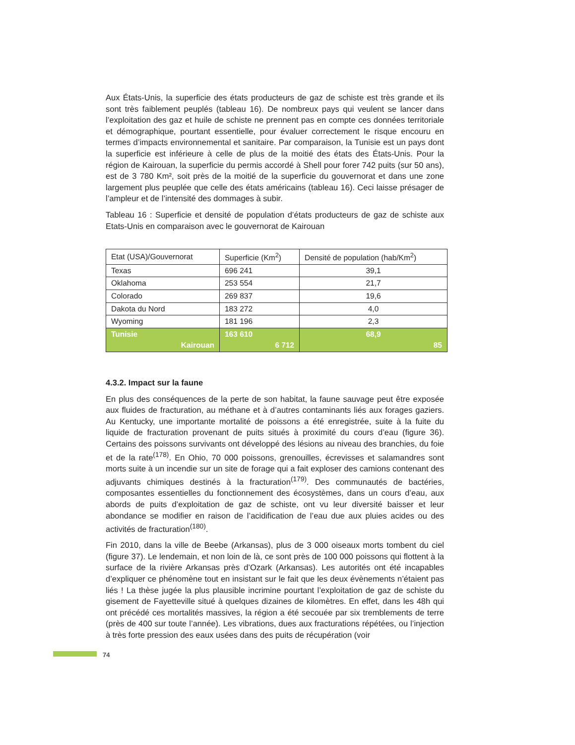Aux États-Unis, la superficie des états producteurs de gaz de schiste est très grande et ils sont très faiblement peuplés (tableau 16). De nombreux pays qui veulent se lancer dans l’exploitation des gaz et huile de schiste ne prennent pas en compte ces données territoriale et démographique, pourtant essentielle, pour évaluer correctement le risque encouru en termes d’impacts environnemental et sanitaire. Par comparaison, la Tunisie est un pays dont la superficie est inférieure à celle de plus de la moitié des états des États-Unis. Pour la région de Kairouan, la superficie du permis accordé à Shell pour forer 742 puits (sur 50 ans), est de 3 780 Km², soit près de la moitié de la superficie du gouvernorat et dans une zone largement plus peuplée que celle des états américains (tableau 16). Ceci laisse présager de l’ampleur et de l’intensité des dommages à subir.
Tableau 16 : Superficie et densité de population d’états producteurs de gaz de schiste aux Etats-Unis en comparaison avec le gouvernorat de Kairouan
| Etat (USA)/Gouvernorat | Superficie (Km<sup>2</sup>) | Densité de population (hab/Km<sup>2</sup>) |
| Texas | 696 241 | 39,1 |
| Oklahoma | 253 554 | 21,7 |
| Colorado | 269 837 | 19,6 |
| Dakota du Nord | 183 272 | 4,0 |
| Wyoming | 181 196 | 2,3 |
| Tunisie Kairouan | 163 610 6 712 | 68,9 85 |
4.3.2. Impact sur la faune
En plus des conséquences de la perte de son habitat, la faune sauvage peut être exposée aux fluides de fracturation, au méthane et à d’autres contaminants liés aux forages gaziers. Au Kentucky, une importante mortalité de poissons a été enregistrée, suite à la fuite du liquide de fracturation provenant de puits situés à proximité du cours d’eau (figure 36). Certains des poissons survivants ont développé des lésions au niveau des branchies, du foie et de la rate<sup>(178)</sup>. En Ohio, 70 000 poissons, grenouilles, écrevisses et salamandres sont morts suite à un incendie sur un site de forage qui a fait exploser des camions contenant des adjuvants chimiques destinés à la fracturation<sup>(179)</sup>. Des communautés de bactéries, composantes essentielles du fonctionnement des écosystèmes, dans un cours d’eau, aux abords de puits d’exploitation de gaz de schiste, ont vu leur diversité baisser et leur abondance se modifier en raison de l’acidification de l’eau due aux pluies acides ou des activités de fracturation<sup>(180)</sup>.
Fin 2010, dans la ville de Beebe (Arkansas), plus de 3 000 oiseaux morts tombent du ciel (figure 37). Le lendemain, et non loin de là, ce sont près de 100 000 poissons qui flottent à la surface de la rivière Arkansas près d’Ozark (Arkansas). Les autorités ont été incapables d’expliquer ce phénomène tout en insistant sur le fait que les deux évènements n’étaient pas liés ! La thèse jugée la plus plausible incrimine pourtant l’exploitation de gaz de schiste du gisement de Fayetteville situé à quelques dizaines de kilomètres. En effet, dans les 48h qui ont précédé ces mortalités massives, la région a été secouée par six tremblements de terre (près de 400 sur toute l’année). Les vibrations, dues aux fracturations répétées, ou l’injection à très forte pression des eaux usées dans des puits de récupération (voir
74